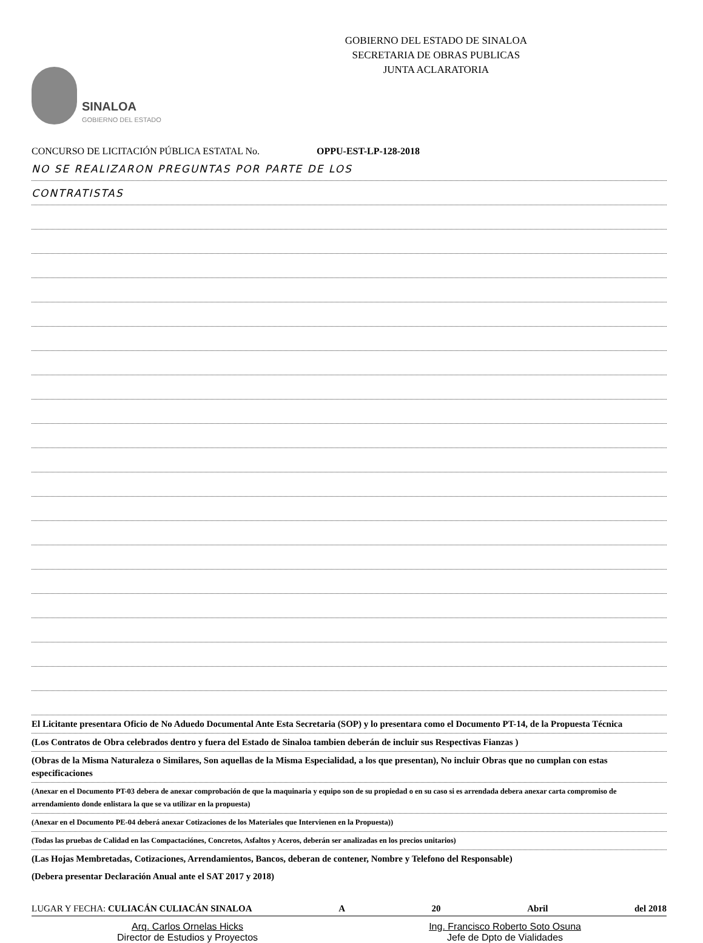SINALOA
GOBIERNO DEL ESTADO
GOBIERNO DEL ESTADO DE SINALOA
SECRETARIA DE OBRAS PUBLICAS
JUNTA ACLARATORIA
CONCURSO DE LICITACIÓN PÚBLICA ESTATAL No. OPPU-EST-LP-128-2018
NO SE REALIZARON PREGUNTAS POR PARTE DE LOS
CONTRATISTAS
El Licitante presentara Oficio de No Aduedo Documental Ante Esta Secretaria (SOP) y lo presentara como el Documento PT-14, de la Propuesta Técnica
(Los Contratos de Obra celebrados dentro y fuera del Estado de Sinaloa tambien deberán de incluir sus Respectivas Fianzas )
(Obras de la Misma Naturaleza o Similares, Son aquellas de la Misma Especialidad, a los que presentan), No incluir Obras que no cumplan con estas especificaciones
(Anexar en el Documento PT-03 debera de anexar comprobación de que la maquinaria y equipo son de su propiedad o en su caso si es arrendada debera anexar carta compromiso de arrendamiento donde enlistara la que se va utilizar en la propuesta)
(Anexar en el Documento PE-04 deberá anexar Cotizaciones de los Materiales que Intervienen en la Propuesta))
(Todas las pruebas de Calidad en las Compactaciónes, Concretos, Asfaltos y Aceros, deberán ser analizadas en los precios unitarios)
(Las Hojas Membretadas, Cotizaciones, Arrendamientos, Bancos, deberan de contener, Nombre y Telefono del Responsable)
(Debera presentar Declaración Anual ante el SAT 2017 y 2018)
LUGAR Y FECHA: CULIACÁN CULIACÁN SINALOA A 20 Abril del 2018
Arq. Carlos Ornelas Hicks
Director de Estudios y Proyectos
Ing. Francisco Roberto Soto Osuna
Jefe de Dpto de Vialidades